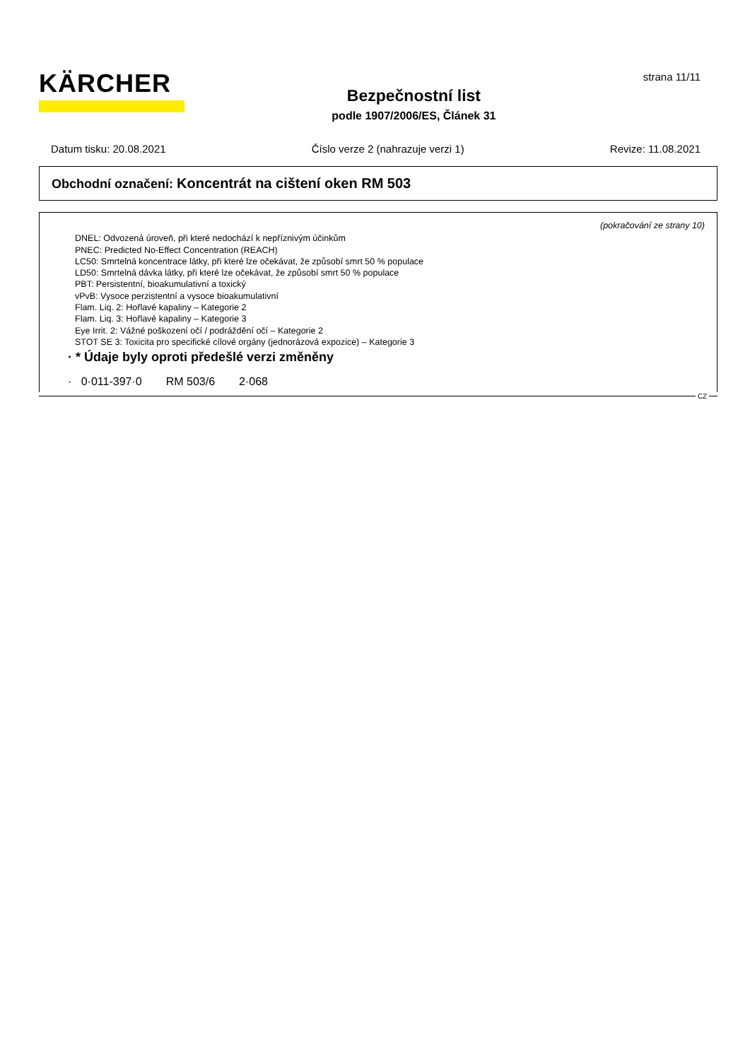KÄRCHER
Bezpečnostní list
podle 1907/2006/ES, Článek 31
strana 11/11
Datum tisku: 20.08.2021 Číslo verze 2 (nahrazuje verzi 1) Revize: 11.08.2021
Obchodní označení: Koncentrát na cištení oken RM 503
(pokračování ze strany 10)
DNEL: Odvozená úroveň, při které nedochází k nepříznivým účinkům
PNEC: Predicted No-Effect Concentration (REACH)
LC50: Smrtelná koncentrace látky, při které lze očekávat, že způsobí smrt 50 % populace
LD50: Smrtelná dávka látky, při které lze očekávat, že způsobí smrt 50 % populace
PBT: Persistentní, bioakumulativní a toxický
vPvB: Vysoce perzistentní a vysoce bioakumulativní
Flam. Liq. 2: Hořlavé kapaliny – Kategorie 2
Flam. Liq. 3: Hořlavé kapaliny – Kategorie 3
Eye Irrit. 2: Vážné poškození očí / podráždění očí – Kategorie 2
STOT SE 3: Toxicita pro specifické cílové orgány (jednorázová expozice) – Kategorie 3
· * Údaje byly oproti předešlé verzi změněny
· 0·011-397·0 RM 503/6 2·068
CZ